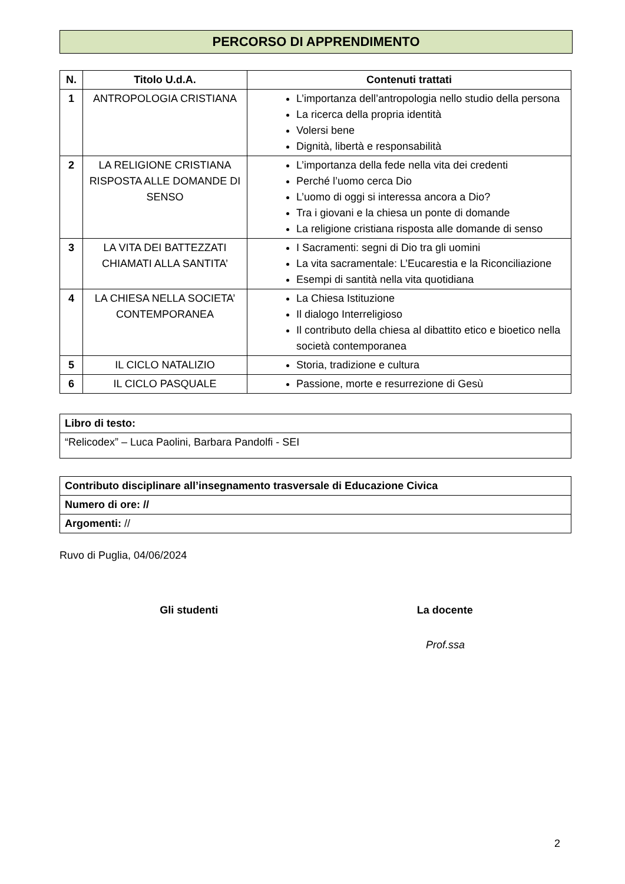PERCORSO DI APPRENDIMENTO
| N. | Titolo U.d.A. | Contenuti trattati |
| --- | --- | --- |
| 1 | ANTROPOLOGIA CRISTIANA | L’importanza dell’antropologia nello studio della persona La ricerca della propria identità Volersi bene Dignità, libertà e responsabilità |
| 2 | LA RELIGIONE CRISTIANA RISPOSTA ALLE DOMANDE DI SENSO | L’importanza della fede nella vita dei credenti Perché l’uomo cerca Dio L’uomo di oggi si interessa ancora a Dio? Tra i giovani e la chiesa un ponte di domande La religione cristiana risposta alle domande di senso |
| 3 | LA VITA DEI BATTEZZATI CHIAMATI ALLA SANTITA’ | I Sacramenti: segni di Dio tra gli uomini La vita sacramentale: L’Eucarestia e la Riconciliazione Esempi di santità nella vita quotidiana |
| 4 | LA CHIESA NELLA SOCIETA’ CONTEMPORANEA | La Chiesa Istituzione Il dialogo Interreligioso Il contributo della chiesa al dibattito etico e bioetico nella società contemporanea |
| 5 | IL CICLO NATALIZIO | Storia, tradizione e cultura |
| 6 | IL CICLO PASQUALE | Passione, morte e resurrezione di Gesù |
| Libro di testo: |
| “Relicodex” – Luca Paolini, Barbara Pandolfi - SEI |
| Contributo disciplinare all’insegnamento trasversale di Educazione Civica |
| Numero di ore: // |
| Argomenti: // |
Ruvo di Puglia, 04/06/2024
Gli studenti La docente
Prof.ssa
2